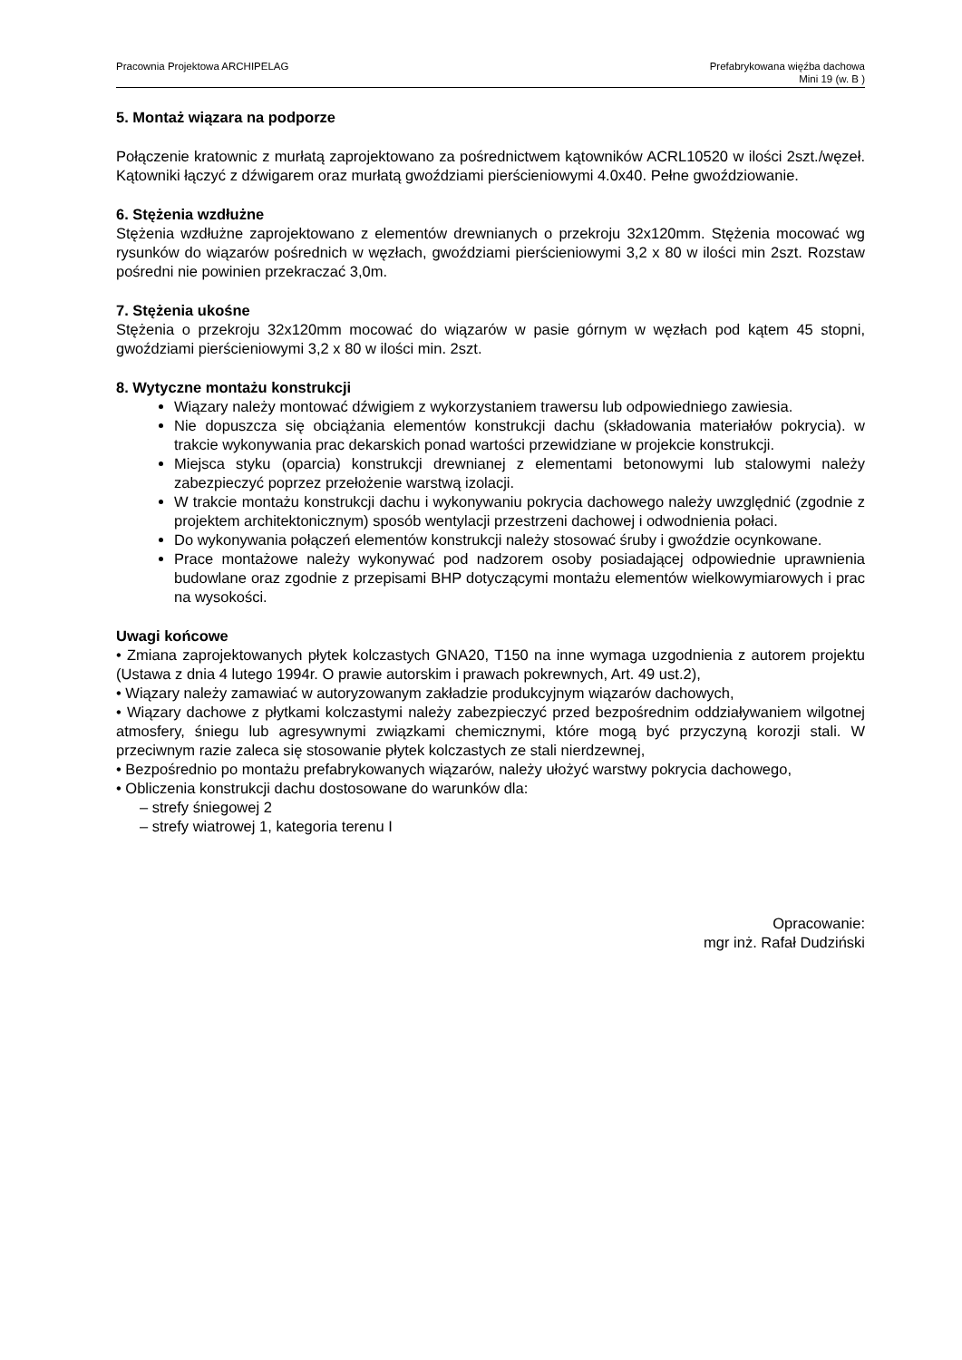Pracownia Projektowa ARCHIPELAG
Prefabrykowana więźba dachowa
Mini 19 (w. B )
5. Montaż wiązara na podporze
Połączenie kratownic z murłatą zaprojektowano za pośrednictwem kątowników ACRL10520 w ilości 2szt./węzeł. Kątowniki łączyć z dźwigarem oraz murłatą gwoździami pierścieniowymi 4.0x40. Pełne gwoździowanie.
6. Stężenia wzdłużne
Stężenia wzdłużne zaprojektowano z elementów drewnianych o przekroju 32x120mm. Stężenia mocować wg rysunków do wiązarów pośrednich w węzłach, gwoździami pierścieniowymi 3,2 x 80 w ilości min 2szt. Rozstaw pośredni nie powinien przekraczać 3,0m.
7. Stężenia ukośne
Stężenia o przekroju 32x120mm mocować do wiązarów w pasie górnym w węzłach pod kątem 45 stopni, gwoździami pierścieniowymi 3,2 x 80 w ilości min. 2szt.
8. Wytyczne montażu konstrukcji
Wiązary należy montować dźwigiem z wykorzystaniem trawersu lub odpowiedniego zawiesia.
Nie dopuszcza się obciążania elementów konstrukcji dachu (składowania materiałów pokrycia). w trakcie wykonywania prac dekarskich ponad wartości przewidziane w projekcie konstrukcji.
Miejsca styku (oparcia) konstrukcji drewnianej z elementami betonowymi lub stalowymi należy zabezpieczyć poprzez przełożenie warstwą izolacji.
W trakcie montażu konstrukcji dachu i wykonywaniu pokrycia dachowego należy uwzględnić (zgodnie z projektem architektonicznym) sposób wentylacji przestrzeni dachowej i odwodnienia połaci.
Do wykonywania połączeń elementów konstrukcji należy stosować śruby i gwoździe ocynkowane.
Prace montażowe należy wykonywać pod nadzorem osoby posiadającej odpowiednie uprawnienia budowlane oraz zgodnie z przepisami BHP dotyczącymi montażu elementów wielkowymiarowych i prac na wysokości.
Uwagi końcowe
• Zmiana zaprojektowanych płytek kolczastych GNA20, T150 na inne wymaga uzgodnienia z autorem projektu (Ustawa z dnia 4 lutego 1994r. O prawie autorskim i prawach pokrewnych, Art. 49 ust.2),
• Wiązary należy zamawiać w autoryzowanym zakładzie produkcyjnym wiązarów dachowych,
• Wiązary dachowe z płytkami kolczastymi należy zabezpieczyć przed bezpośrednim oddziaływaniem wilgotnej atmosfery, śniegu lub agresywnymi związkami chemicznymi, które mogą być przyczyną korozji stali. W przeciwnym razie zaleca się stosowanie płytek kolczastych ze stali nierdzewnej,
• Bezpośrednio po montażu prefabrykowanych wiązarów, należy ułożyć warstwy pokrycia dachowego,
• Obliczenia konstrukcji dachu dostosowane do warunków dla:
– strefy śniegowej 2
– strefy wiatrowej 1, kategoria terenu I
Opracowanie:
mgr inż. Rafał Dudziński